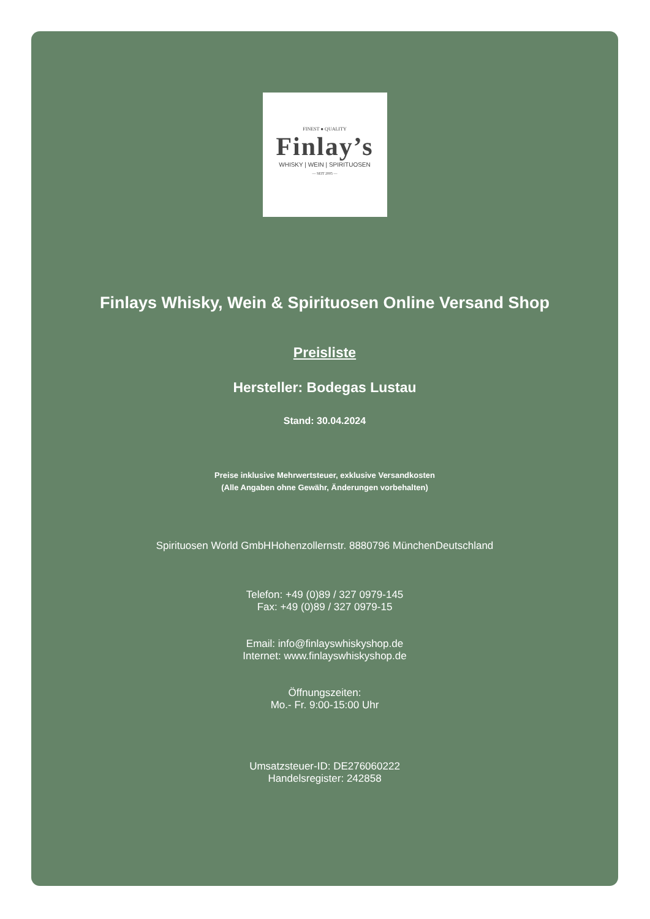FINEST ● QUALITY
Finlay’s
WHISKY | WEIN | SPIRITUOSEN
— SEIT 2005 —
Finlays Whisky, Wein & Spirituosen Online Versand Shop
Preisliste
Hersteller: Bodegas Lustau
Stand: 30.04.2024
Preise inklusive Mehrwertsteuer, exklusive Versandkosten
(Alle Angaben ohne Gewähr, Änderungen vorbehalten)
Spirituosen World GmbHHohenzollernstr. 8880796 MünchenDeutschland
Telefon: +49 (0)89 / 327 0979-145
Fax: +49 (0)89 / 327 0979-15
Email: info@finlayswhiskyshop.de
Internet: www.finlayswhiskyshop.de
Öffnungszeiten:
Mo.- Fr. 9:00-15:00 Uhr
Umsatzsteuer-ID: DE276060222
Handelsregister: 242858